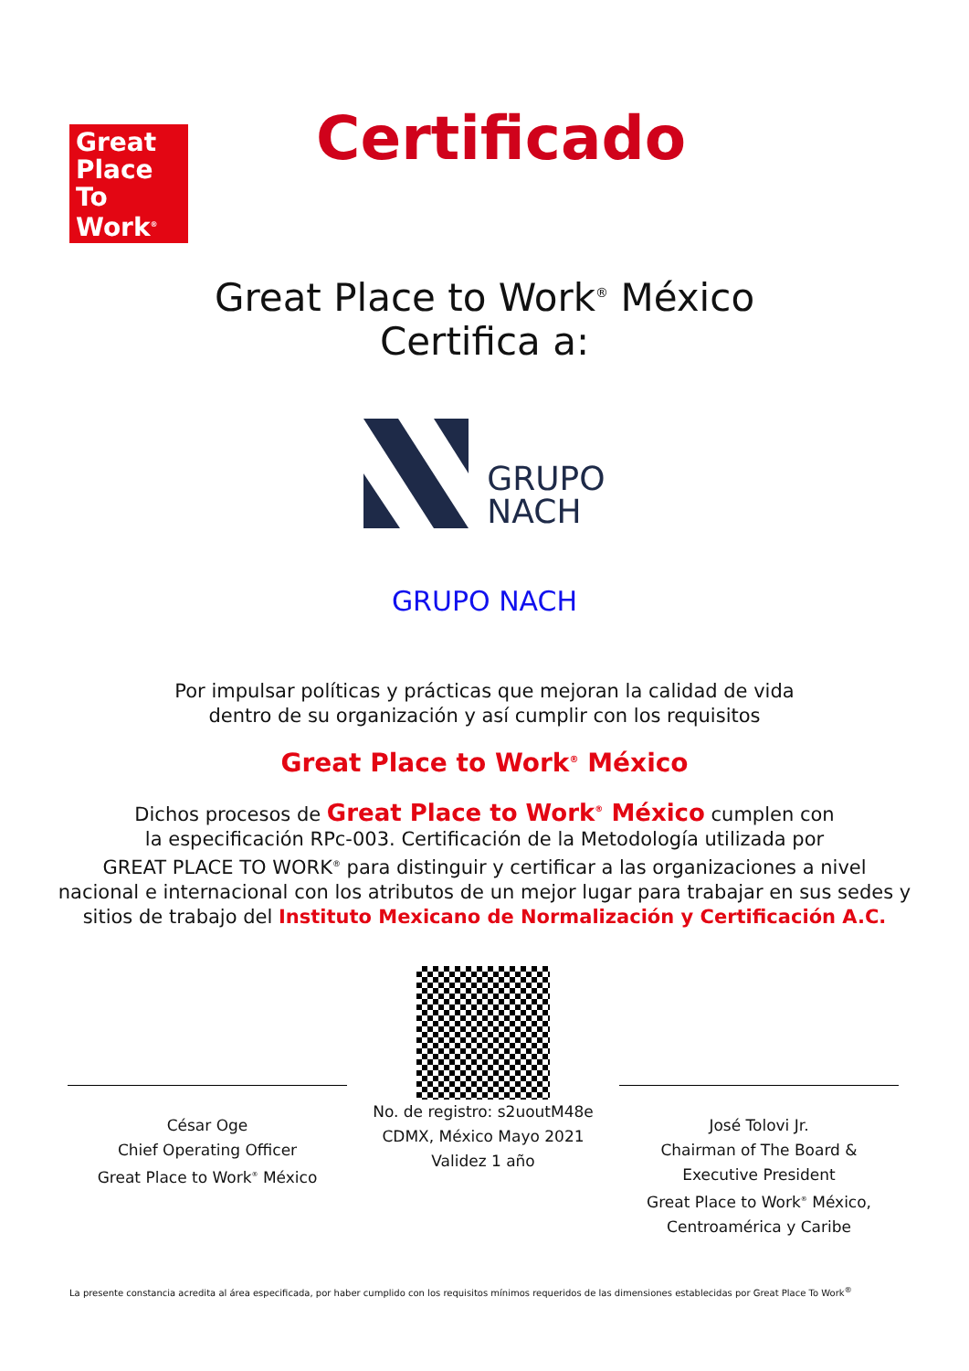Great Place To Work<sup>®</sup>
Certificado
Great Place to Work<sup>®</sup> México
Certifica a:
GRUPO
NACH
GRUPO NACH
Por impulsar políticas y prácticas que mejoran la calidad de vida
dentro de su organización y así cumplir con los requisitos
Great Place to Work<sup>®</sup> México
Dichos procesos de Great Place to Work<sup>®</sup> México cumplen con
la especificación RPc-003. Certificación de la Metodología utilizada por
GREAT PLACE TO WORK<sup>®</sup> para distinguir y certificar a las organizaciones a nivel
nacional e internacional con los atributos de un mejor lugar para trabajar en sus sedes y
sitios de trabajo del Instituto Mexicano de Normalización y Certificación A.C.
César Oge
Chief Operating Officer
Great Place to Work<sup>®</sup> México
No. de registro: s2uoutM48e
CDMX, México Mayo 2021
Validez 1 año
José Tolovi Jr.
Chairman of The Board &
Executive President
Great Place to Work<sup>®</sup> México,
Centroamérica y Caribe
La presente constancia acredita al área especificada, por haber cumplido con los requisitos mínimos requeridos de las dimensiones establecidas por Great Place To Work<sup>®</sup>